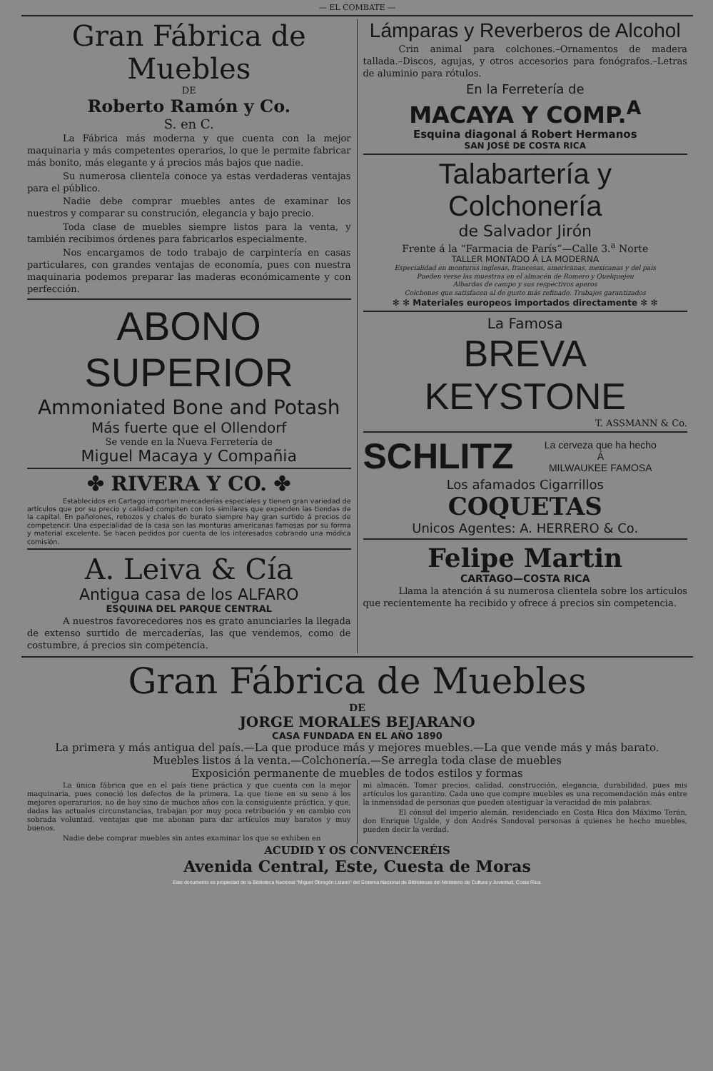— EL COMBATE —
Gran Fábrica de Muebles
DE
Roberto Ramón y Co.
S. en C.
La Fábrica más moderna y que cuenta con la mejor maquinaria y más competentes operarios, lo que le permite fabricar más bonito, más elegante y á precios más bajos que nadie.
Su numerosa clientela conoce ya estas verdaderas ventajas para el público.
Nadie debe comprar muebles antes de examinar los nuestros y comparar su construción, elegancia y bajo precio.
Toda clase de muebles siempre listos para la venta, y también recibimos órdenes para fabricarlos especialmente.
Nos encargamos de todo trabajo de carpintería en casas particulares, con grandes ventajas de economía, pues con nuestra maquinaria podemos preparar las maderas económicamente y con perfección.
ABONO SUPERIOR
Ammoniated Bone and Potash
Más fuerte que el Ollendorf
Se vende en la Nueva Ferretería de
Miguel Macaya y Compañia
✤ RIVERA Y CO. ✤
Establecidos en Cartago importan mercaderías especiales y tienen gran variedad de artículos que por su precio y calidad compiten con los similares que expenden las tiendas de la capital. En pañolones, rebozos y chales de burato siempre hay gran surtido á precios de competencir. Una especialidad de la casa son las monturas americanas famosas por su forma y material excelente. Se hacen pedidos por cuenta de los interesados cobrando una módica comisión.
A. Leiva & Cía
Antigua casa de los ALFARO
ESQUINA DEL PARQUE CENTRAL
A nuestros favorecedores nos es grato anunciarles la llegada de extenso surtido de mercaderías, las que vendemos, como de costumbre, á precios sin competencia.
Lámparas y Reverberos de Alcohol
Crin animal para colchones.–Ornamentos de madera tallada.–Discos, agujas, y otros accesorios para fonógrafos.–Letras de aluminio para rótulos.
En la Ferretería de
MACAYA Y COMP.<sup>A</sup>
Esquina diagonal á Robert Hermanos
SAN JOSÉ DE COSTA RICA
Talabartería y Colchonería
de Salvador Jirón
Frente á la “Farmacia de París”—Calle 3.<sup>a</sup> Norte
TALLER MONTADO Á LA MODERNA
Especialidad en monturas inglesas, francesas, americanas, mexicanas y del pais
Pueden verse las muestras en el almacén de Romero y Quelquejeu
Albardas de campo y sus respectivos aperos
Colchones que satisfacen al de gusto más refinado. Trabajos garantizados
✻ ✻ Materiales europeos importados directamente ✻ ✻
La Famosa
BREVA KEYSTONE
T. ASSMANN & Co.
SCHLITZ
La cerveza que ha hecho
Á
MILWAUKEE FAMOSA
Los afamados Cigarrillos
COQUETAS
Unicos Agentes: A. HERRERO & Co.
Felipe Martin
CARTAGO—COSTA RICA
Llama la atención á su numerosa clientela sobre los artículos que recientemente ha recibido y ofrece á precios sin competencia.
Gran Fábrica de Muebles
DE
JORGE MORALES BEJARANO
CASA FUNDADA EN EL AÑO 1890
La primera y más antigua del país.—La que produce más y mejores muebles.—La que vende más y más barato.
Muebles listos á la venta.—Colchonería.—Se arregla toda clase de muebles
Exposición permanente de muebles de todos estilos y formas
La única fábrica que en el país tiene práctica y que cuenta con la mejor maquinaria, pues conoció los defectos de la primera. La que tiene en su seno á los mejores operararios, no de hoy sino de muchos años con la consiguiente práctica, y que, dadas las actuales circunstancias, trabajan por muy poca retribución y en cambio con sobrada voluntad, ventajas que me abonan para dar artículos muy baratos y muy buenos.
Nadie debe comprar muebles sin antes examinar los que se exhiben en
mi almacén. Tomar precios, calidad, construcción, elegancia, durabilidad, pues mis artículos los garantizo. Cada uno que compre muebles es una recomendación más entre la inmensidad de personas que pueden atestiguar la veracidad de mis palabras.
El cónsul del imperio alemán, residenciado en Costa Rica don Máximo Terán, don Enrique Ugalde, y don Andrés Sandoval personas á quienes he hecho muebles, pueden decir la verdad.
ACUDID Y OS CONVENCERÉIS
Avenida Central, Este, Cuesta de Moras
Este documento es propiedad de la Biblioteca Nacional “Miguel Obregón Lizano” del Sistema Nacional de Bibliotecas del Ministerio de Cultura y Juventud, Costa Rica.